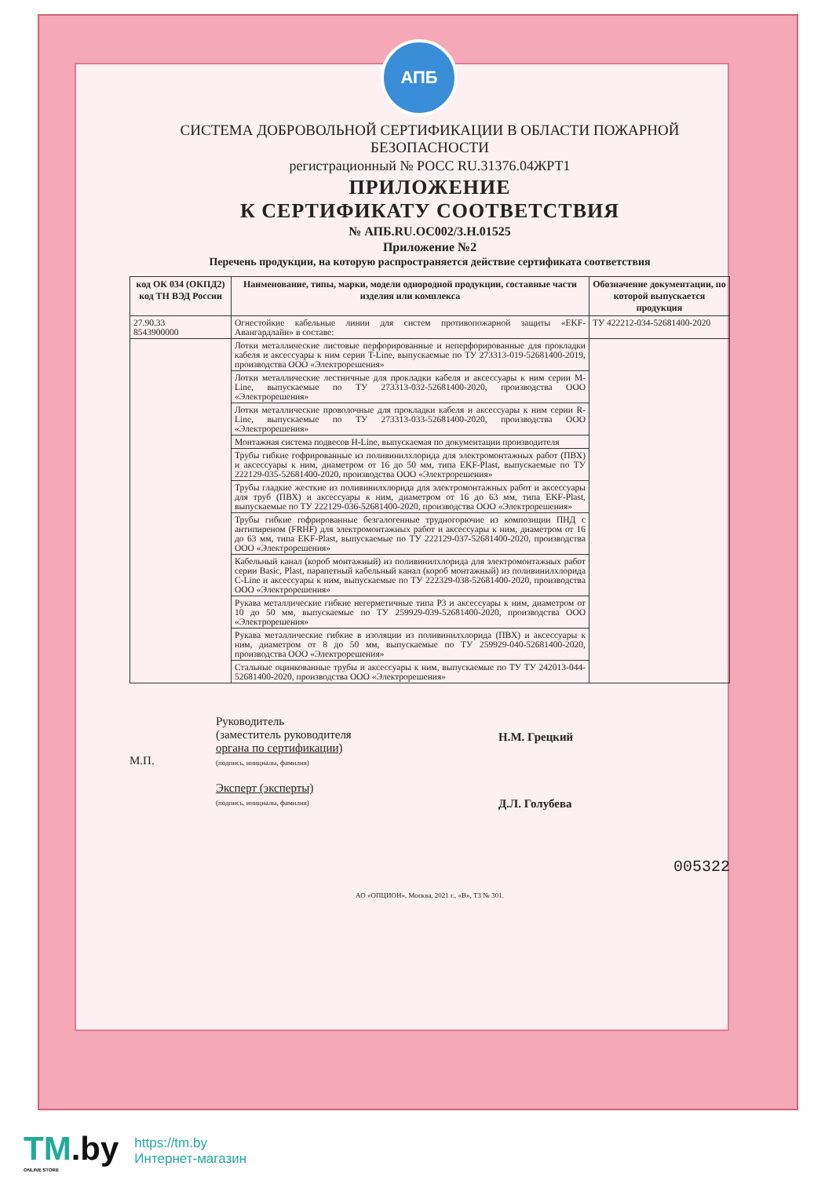АПБ
СИСТЕМА ДОБРОВОЛЬНОЙ СЕРТИФИКАЦИИ В ОБЛАСТИ ПОЖАРНОЙ БЕЗОПАСНОСТИ
регистрационный № РОСС RU.31376.04ЖРТ1
ПРИЛОЖЕНИЕ
К СЕРТИФИКАТУ СООТВЕТСТВИЯ
№ АПБ.RU.ОС002/3.Н.01525
Приложение №2
Перечень продукции, на которую распространяется действие сертификата соответствия
| код ОК 034 (ОКПД2) код ТН ВЭД России | Наименование, типы, марки, модели однородной продукции, составные части изделия или комплекса | Обозначение документации, по которой выпускается продукция |
| --- | --- | --- |
| 27.90.33 8543900000 | Огнестойкие кабельные линии для систем противопожарной защиты «EKF-Авангардлайн» в составе: | ТУ 422212-034-52681400-2020 |
| | Лотки металлические листовые перфорированные и неперфорированные для прокладки кабеля и аксессуары к ним серии T-Line, выпускаемые по ТУ 273313-019-52681400-2019, производства ООО «Электрорешения» | |
| | Лотки металлические лестничные для прокладки кабеля и аксессуары к ним серии M-Line, выпускаемые по ТУ 273313-032-52681400-2020, производства ООО «Электрорешения» | |
| | Лотки металлические проволочные для прокладки кабеля и аксессуары к ним серии R-Line, выпускаемые по ТУ 273313-033-52681400-2020, производства ООО «Электрорешения» | |
| | Монтажная система подвесов H-Line, выпускаемая по документации производителя | |
| | Трубы гибкие гофрированные из поливинилхлорида для электромонтажных работ (ПВХ) и аксессуары к ним, диаметром от 16 до 50 мм, типа EKF-Plast, выпускаемые по ТУ 222129-035-52681400-2020, производства ООО «Электрорешения» | |
| | Трубы гладкие жесткие из поливинилхлорида для электромонтажных работ и аксессуары для труб (ПВХ) и аксессуары к ним, диаметром от 16 до 63 мм, типа EKF-Plast, выпускаемые по ТУ 222129-036-52681400-2020, производства ООО «Электрорешения» | |
| | Трубы гибкие гофрированные безгалогенные трудногорючие из композиции ПНД с антипиреном (FRHF) для электромонтажных работ и аксессуары к ним, диаметром от 16 до 63 мм, типа EKF-Plast, выпускаемые по ТУ 222129-037-52681400-2020, производства ООО «Электрорешения» | |
| | Кабельный канал (короб монтажный) из поливинилхлорида для электромонтажных работ серии Basic, Plast, парапетный кабельный канал (короб монтажный) из поливинилхлорида C-Line и аксессуары к ним, выпускаемые по ТУ 222329-038-52681400-2020, производства ООО «Электрорешения» | |
| | Рукава металлические гибкие негерметичные типа Р3 и аксессуары к ним, диаметром от 10 до 50 мм, выпускаемые по ТУ 259929-039-52681400-2020, производства ООО «Электрорешения» | |
| | Рукава металлические гибкие в изоляции из поливинилхлорида (ПВХ) и аксессуары к ним, диаметром от 8 до 50 мм, выпускаемые по ТУ 259929-040-52681400-2020, производства ООО «Электрорешения» | |
| | Стальные оцинкованные трубы и аксессуары к ним, выпускаемые по ТУ ТУ 242013-044-52681400-2020, производства ООО «Электрорешения» | |
М.П.
Руководитель
(заместитель руководителя
органа по сертификации)
(подпись, инициалы, фамилия)
Эксперт (эксперты)
(подпись, инициалы, фамилия)
Н.М. Грецкий
Д.Л. Голубева
005322
АО «ОПЦИОН», Москва, 2021 г., «В», ТЗ № 301.
TM.by
ONLINE STORE
https://tm.by
Интернет-магазин